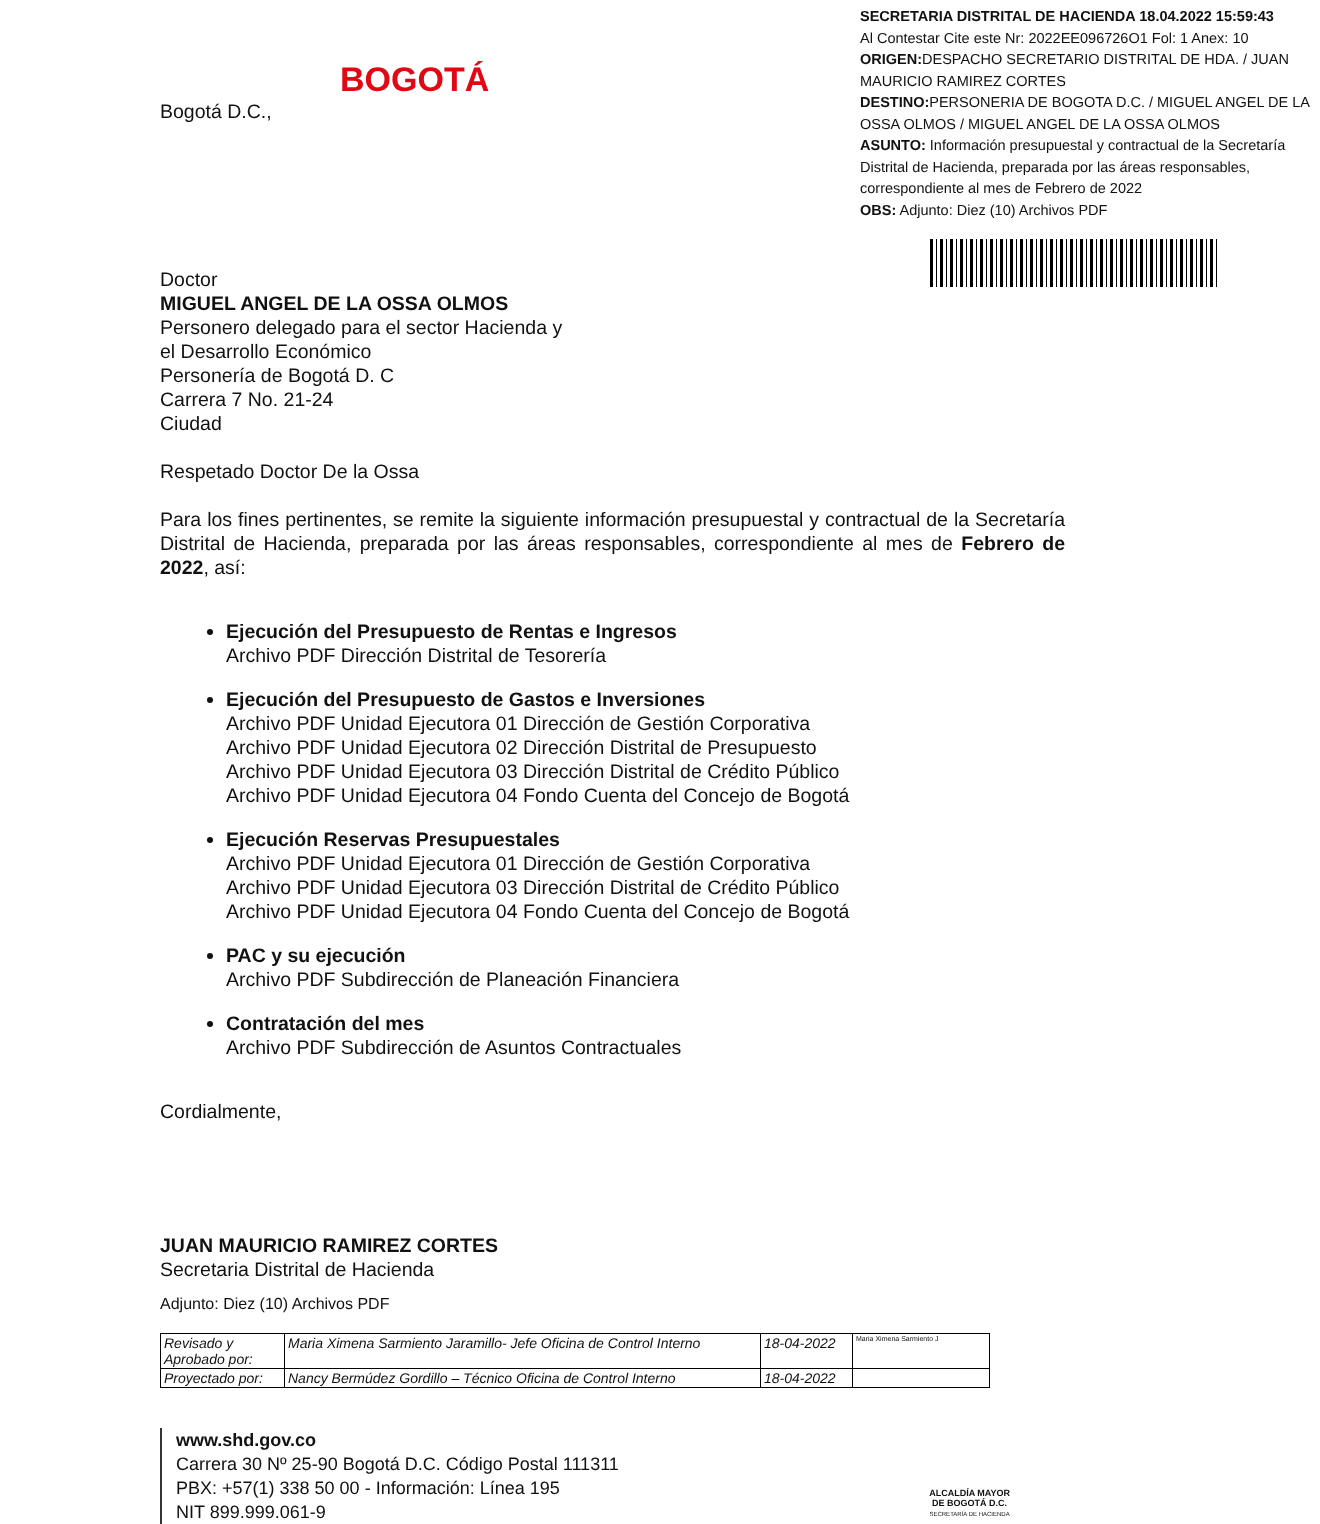BOGOTÁ
Bogotá D.C.,
SECRETARIA DISTRITAL DE HACIENDA 18.04.2022 15:59:43
Al Contestar Cite este Nr: 2022EE096726O1 Fol: 1 Anex: 10
ORIGEN: DESPACHO SECRETARIO DISTRITAL DE HDA. / JUAN MAURICIO RAMIREZ CORTES
DESTINO: PERSONERIA DE BOGOTA D.C. / MIGUEL ANGEL DE LA OSSA OLMOS / MIGUEL ANGEL DE LA OSSA OLMOS
ASUNTO: Información presupuestal y contractual de la Secretaría Distrital de Hacienda, preparada por las áreas responsables, correspondiente al mes de Febrero de 2022
OBS: Adjunto: Diez (10) Archivos PDF
Doctor
MIGUEL ANGEL DE LA OSSA OLMOS
Personero delegado para el sector Hacienda y
el Desarrollo Económico
Personería de Bogotá D. C
Carrera 7 No. 21-24
Ciudad
Respetado Doctor De la Ossa
Para los fines pertinentes, se remite la siguiente información presupuestal y contractual de la Secretaría Distrital de Hacienda, preparada por las áreas responsables, correspondiente al mes de Febrero de 2022, así:
Ejecución del Presupuesto de Rentas e Ingresos
Archivo PDF Dirección Distrital de Tesorería
Ejecución del Presupuesto de Gastos e Inversiones
Archivo PDF Unidad Ejecutora 01 Dirección de Gestión Corporativa
Archivo PDF Unidad Ejecutora 02 Dirección Distrital de Presupuesto
Archivo PDF Unidad Ejecutora 03 Dirección Distrital de Crédito Público
Archivo PDF Unidad Ejecutora 04 Fondo Cuenta del Concejo de Bogotá
Ejecución Reservas Presupuestales
Archivo PDF Unidad Ejecutora 01 Dirección de Gestión Corporativa
Archivo PDF Unidad Ejecutora 03 Dirección Distrital de Crédito Público
Archivo PDF Unidad Ejecutora 04 Fondo Cuenta del Concejo de Bogotá
PAC y su ejecución
Archivo PDF Subdirección de Planeación Financiera
Contratación del mes
Archivo PDF Subdirección de Asuntos Contractuales
Cordialmente,
JUAN MAURICIO RAMIREZ CORTES
Secretaria Distrital de Hacienda
Adjunto: Diez (10) Archivos PDF
| Revisado y Aprobado por: | Maria Ximena Sarmiento Jaramillo- Jefe Oficina de Control Interno | 18-04-2022 | Maria Ximena Sarmiento J |
| Proyectado por: | Nancy Bermúdez Gordillo – Técnico Oficina de Control Interno | 18-04-2022 | |
www.shd.gov.co
Carrera 30 Nº 25-90 Bogotá D.C. Código Postal 111311
PBX: +57(1) 338 50 00 - Información: Línea 195
NIT 899.999.061-9
ALCALDÍA MAYOR
DE BOGOTÁ D.C.
SECRETARÍA DE HACIENDA